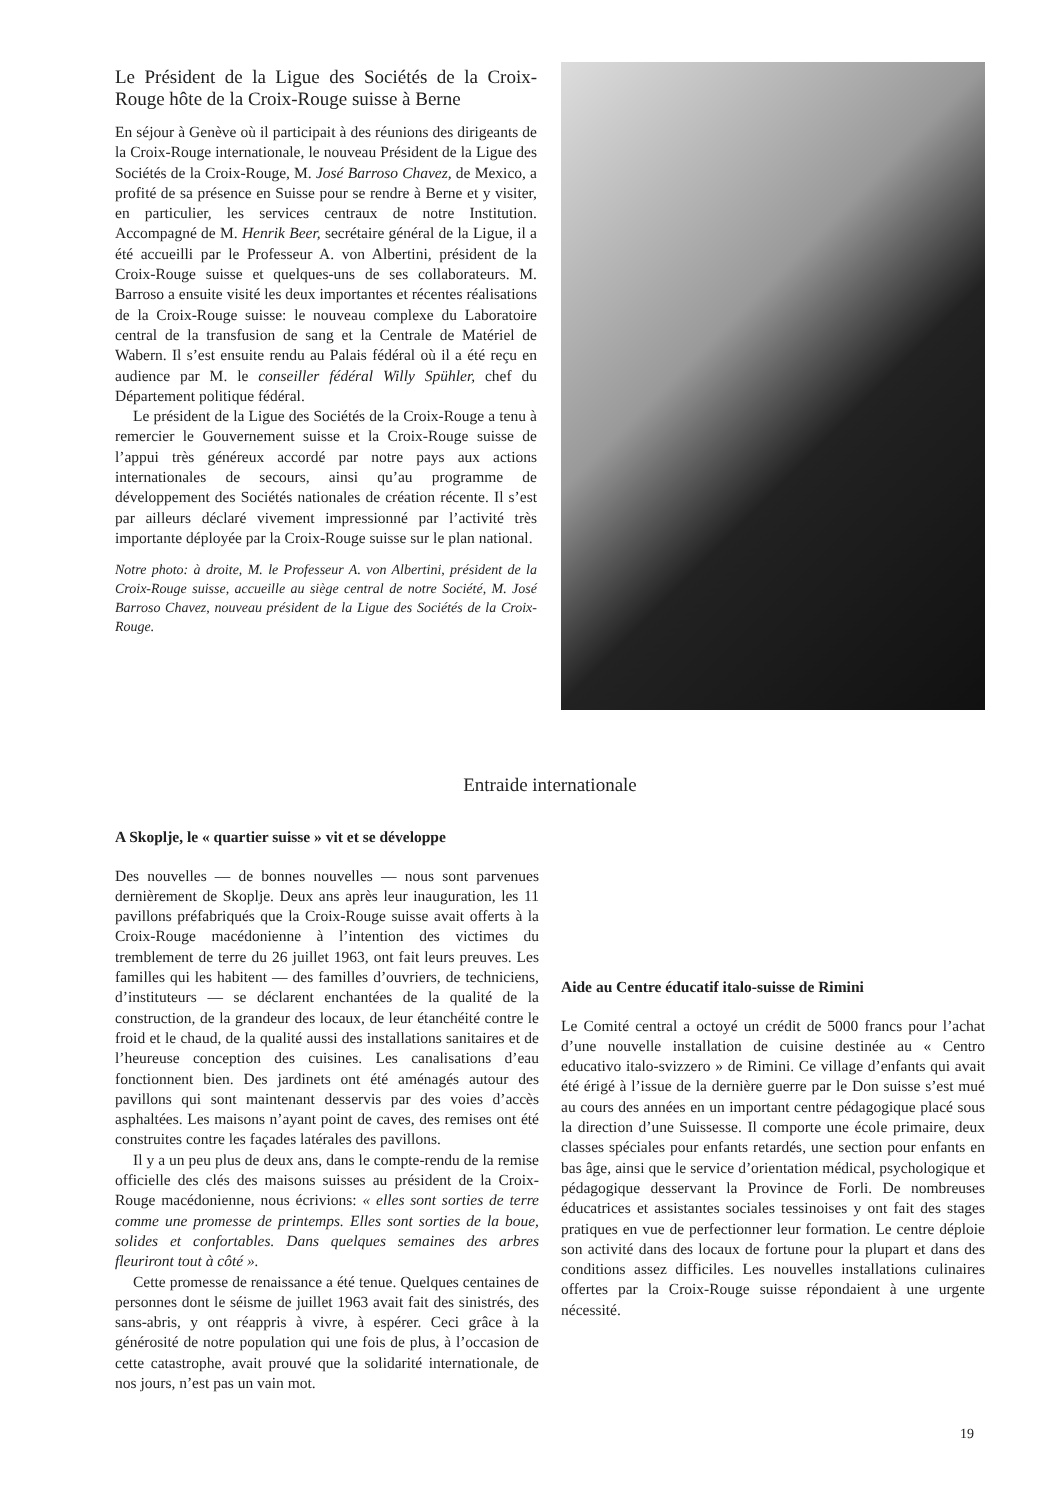Le Président de la Ligue des Sociétés de la Croix-Rouge hôte de la Croix-Rouge suisse à Berne
En séjour à Genève où il participait à des réunions des dirigeants de la Croix-Rouge internationale, le nouveau Président de la Ligue des Sociétés de la Croix-Rouge, M. José Barroso Chavez, de Mexico, a profité de sa présence en Suisse pour se rendre à Berne et y visiter, en particulier, les services centraux de notre Institution. Accompagné de M. Henrik Beer, secrétaire général de la Ligue, il a été accueilli par le Professeur A. von Albertini, président de la Croix-Rouge suisse et quelques-uns de ses collaborateurs. M. Barroso a ensuite visité les deux importantes et récentes réalisations de la Croix-Rouge suisse: le nouveau complexe du Laboratoire central de la transfusion de sang et la Centrale de Matériel de Wabern. Il s’est ensuite rendu au Palais fédéral où il a été reçu en audience par M. le conseiller fédéral Willy Spühler, chef du Département politique fédéral.
Le président de la Ligue des Sociétés de la Croix-Rouge a tenu à remercier le Gouvernement suisse et la Croix-Rouge suisse de l’appui très généreux accordé par notre pays aux actions internationales de secours, ainsi qu’au programme de développement des Sociétés nationales de création récente. Il s’est par ailleurs déclaré vivement impressionné par l’activité très importante déployée par la Croix-Rouge suisse sur le plan national.
Notre photo: à droite, M. le Professeur A. von Albertini, président de la Croix-Rouge suisse, accueille au siège central de notre Société, M. José Barroso Chavez, nouveau président de la Ligue des Sociétés de la Croix-Rouge.
Entraide internationale
A Skoplje, le « quartier suisse » vit et se développe
Des nouvelles — de bonnes nouvelles — nous sont parvenues dernièrement de Skoplje. Deux ans après leur inauguration, les 11 pavillons préfabriqués que la Croix-Rouge suisse avait offerts à la Croix-Rouge macédonienne à l’intention des victimes du tremblement de terre du 26 juillet 1963, ont fait leurs preuves. Les familles qui les habitent — des familles d’ouvriers, de techniciens, d’instituteurs — se déclarent enchantées de la qualité de la construction, de la grandeur des locaux, de leur étanchéité contre le froid et le chaud, de la qualité aussi des installations sanitaires et de l’heureuse conception des cuisines. Les canalisations d’eau fonctionnent bien. Des jardinets ont été aménagés autour des pavillons qui sont maintenant desservis par des voies d’accès asphaltées. Les maisons n’ayant point de caves, des remises ont été construites contre les façades latérales des pavillons.
Il y a un peu plus de deux ans, dans le compte-rendu de la remise officielle des clés des maisons suisses au président de la Croix-Rouge macédonienne, nous écrivions: « elles sont sorties de terre comme une promesse de printemps. Elles sont sorties de la boue, solides et confortables. Dans quelques semaines des arbres fleuriront tout à côté ».
Cette promesse de renaissance a été tenue. Quelques centaines de personnes dont le séisme de juillet 1963 avait fait des sinistrés, des sans-abris, y ont réappris à vivre, à espérer. Ceci grâce à la générosité de notre population qui une fois de plus, à l’occasion de cette catastrophe, avait prouvé que la solidarité internationale, de nos jours, n’est pas un vain mot.
Aide au Centre éducatif italo-suisse de Rimini
Le Comité central a octoyé un crédit de 5000 francs pour l’achat d’une nouvelle installation de cuisine destinée au « Centro educativo italo-svizzero » de Rimini. Ce village d’enfants qui avait été érigé à l’issue de la dernière guerre par le Don suisse s’est mué au cours des années en un important centre pédagogique placé sous la direction d’une Suissesse. Il comporte une école primaire, deux classes spéciales pour enfants retardés, une section pour enfants en bas âge, ainsi que le service d’orientation médical, psychologique et pédagogique desservant la Province de Forli. De nombreuses éducatrices et assistantes sociales tessinoises y ont fait des stages pratiques en vue de perfectionner leur formation. Le centre déploie son activité dans des locaux de fortune pour la plupart et dans des conditions assez difficiles. Les nouvelles installations culinaires offertes par la Croix-Rouge suisse répondaient à une urgente nécessité.
19